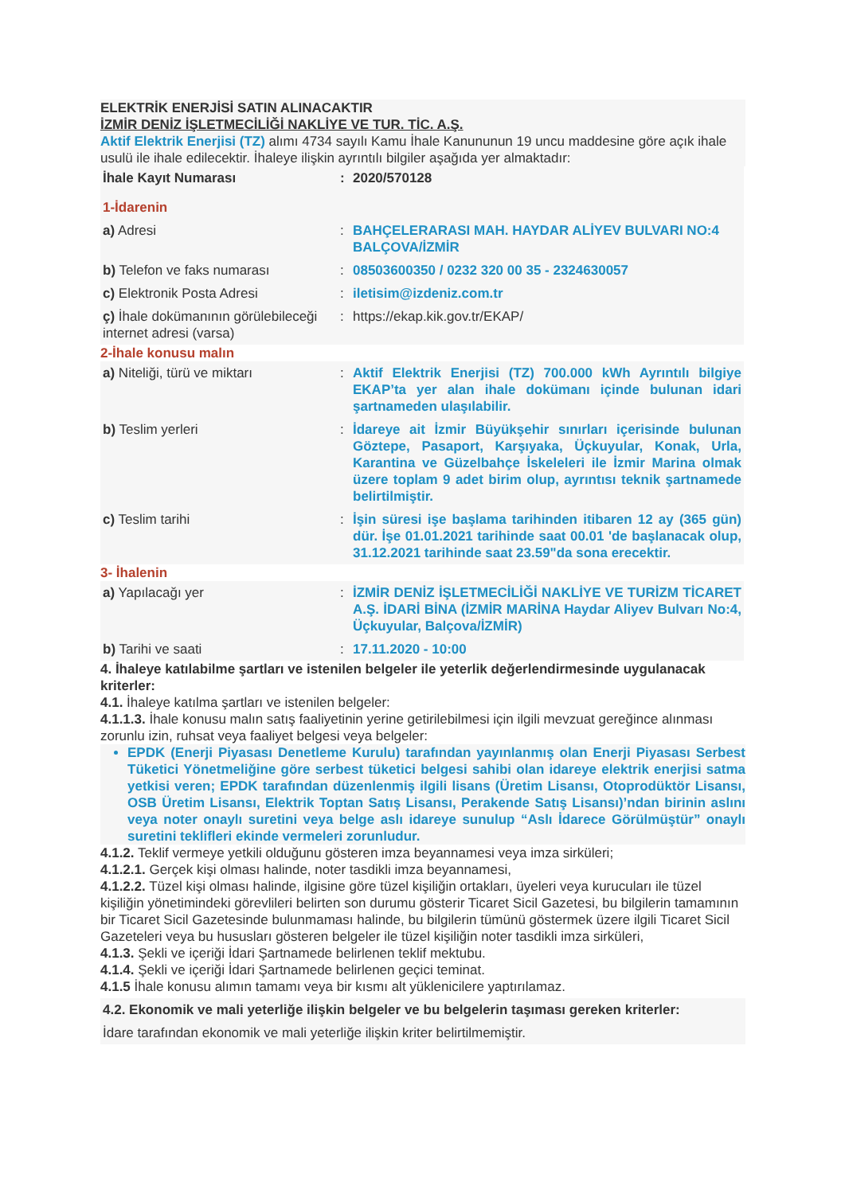ELEKTRİK ENERJİSİ SATIN ALINACAKTIR
İZMİR DENİZ İŞLETMECİLİĞİ NAKLİYE VE TUR. TİC. A.Ş.
Aktif Elektrik Enerjisi (TZ) alımı 4734 sayılı Kamu İhale Kanununun 19 uncu maddesine göre açık ihale usulü ile ihale edilecektir. İhaleye ilişkin ayrıntılı bilgiler aşağıda yer almaktadır:
| İhale Kayıt Numarası | : | 2020/570128 |
| 1-İdarenin | | |
| a) Adresi | : | BAHÇELERARASI MAH. HAYDAR ALİYEV BULVARI NO:4 BALÇOVA/İZMİR |
| b) Telefon ve faks numarası | : | 08503600350 / 0232 320 00 35 - 2324630057 |
| c) Elektronik Posta Adresi | : | iletisim@izdeniz.com.tr |
| ç) İhale dokümanının görülebileceği internet adresi (varsa) | : | https://ekap.kik.gov.tr/EKAP/ |
2-İhale konusu malın
| a) Niteliği, türü ve miktarı | : | Aktif Elektrik Enerjisi (TZ) 700.000 kWh Ayrıntılı bilgiye EKAP’ta yer alan ihale dokümanı içinde bulunan idari şartnameden ulaşılabilir. |
| b) Teslim yerleri | : | İdareye ait İzmir Büyükşehir sınırları içerisinde bulunan Göztepe, Pasaport, Karşıyaka, Üçkuyular, Konak, Urla, Karantina ve Güzelbahçe İskeleleri ile İzmir Marina olmak üzere toplam 9 adet birim olup, ayrıntısı teknik şartnamede belirtilmiştir. |
| c) Teslim tarihi | : | İşin süresi işe başlama tarihinden itibaren 12 ay (365 gün) dür. İşe 01.01.2021 tarihinde saat 00.01 'de başlanacak olup, 31.12.2021 tarihinde saat 23.59"da sona erecektir. |
3- İhalenin
| a) Yapılacağı yer | : | İZMİR DENİZ İŞLETMECİLİĞİ NAKLİYE VE TURİZM TİCARET A.Ş. İDARİ BİNA (İZMİR MARİNA Haydar Aliyev Bulvarı No:4, Üçkuyular, Balçova/İZMİR) |
| b) Tarihi ve saati | : | 17.11.2020 - 10:00 |
4. İhaleye katılabilme şartları ve istenilen belgeler ile yeterlik değerlendirmesinde uygulanacak kriterler:
4.1. İhaleye katılma şartları ve istenilen belgeler:
4.1.1.3. İhale konusu malın satış faaliyetinin yerine getirilebilmesi için ilgili mevzuat gereğince alınması zorunlu izin, ruhsat veya faaliyet belgesi veya belgeler:
EPDK (Enerji Piyasası Denetleme Kurulu) tarafından yayınlanmış olan Enerji Piyasası Serbest Tüketici Yönetmeliğine göre serbest tüketici belgesi sahibi olan idareye elektrik enerjisi satma yetkisi veren; EPDK tarafından düzenlenmiş ilgili lisans (Üretim Lisansı, Otoprodüktör Lisansı, OSB Üretim Lisansı, Elektrik Toptan Satış Lisansı, Perakende Satış Lisansı)’ndan birinin aslını veya noter onaylı suretini veya belge aslı idareye sunulup “Aslı İdarece Görülmüştür” onaylı suretini teklifleri ekinde vermeleri zorunludur.
4.1.2. Teklif vermeye yetkili olduğunu gösteren imza beyannamesi veya imza sirküleri;
4.1.2.1. Gerçek kişi olması halinde, noter tasdikli imza beyannamesi,
4.1.2.2. Tüzel kişi olması halinde, ilgisine göre tüzel kişiliğin ortakları, üyeleri veya kurucuları ile tüzel kişiliğin yönetimindeki görevlileri belirten son durumu gösterir Ticaret Sicil Gazetesi, bu bilgilerin tamamının bir Ticaret Sicil Gazetesinde bulunmaması halinde, bu bilgilerin tümünü göstermek üzere ilgili Ticaret Sicil Gazeteleri veya bu hususları gösteren belgeler ile tüzel kişiliğin noter tasdikli imza sirküleri,
4.1.3. Şekli ve içeriği İdari Şartnamede belirlenen teklif mektubu.
4.1.4. Şekli ve içeriği İdari Şartnamede belirlenen geçici teminat.
4.1.5 İhale konusu alımın tamamı veya bir kısmı alt yüklenicilere yaptırılamaz.
4.2. Ekonomik ve mali yeterliğe ilişkin belgeler ve bu belgelerin taşıması gereken kriterler:
İdare tarafından ekonomik ve mali yeterliğe ilişkin kriter belirtilmemiştir.